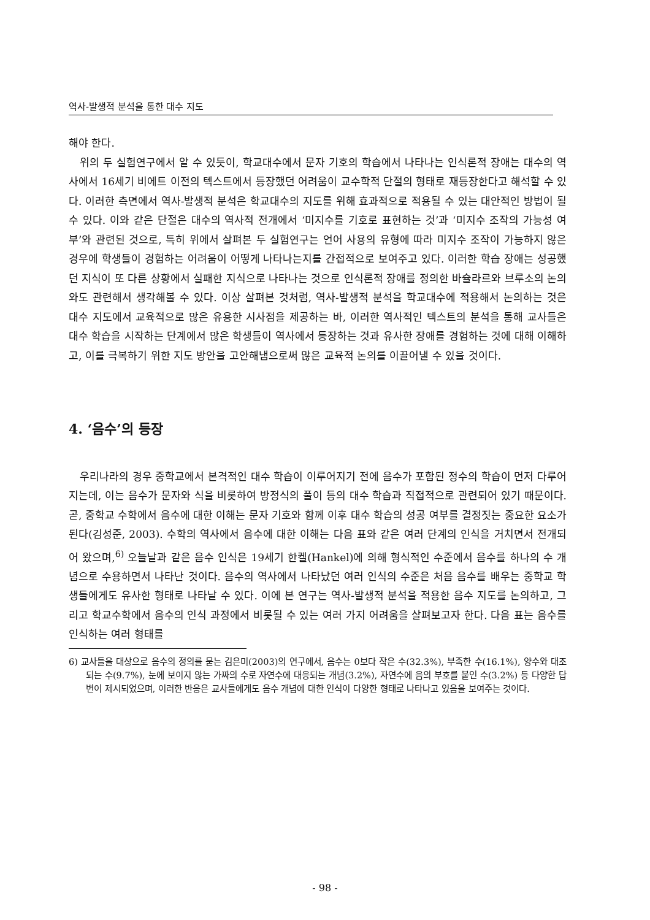역사-발생적 분석을 통한 대수 지도
해야 한다.
위의 두 실험연구에서 알 수 있듯이, 학교대수에서 문자 기호의 학습에서 나타나는 인식론적 장애는 대수의 역사에서 16세기 비에트 이전의 텍스트에서 등장했던 어려움이 교수학적 단절의 형태로 재등장한다고 해석할 수 있다. 이러한 측면에서 역사-발생적 분석은 학교대수의 지도를 위해 효과적으로 적용될 수 있는 대안적인 방법이 될 수 있다. 이와 같은 단절은 대수의 역사적 전개에서 ‘미지수를 기호로 표현하는 것’과 ‘미지수 조작의 가능성 여부’와 관련된 것으로, 특히 위에서 살펴본 두 실험연구는 언어 사용의 유형에 따라 미지수 조작이 가능하지 않은 경우에 학생들이 경험하는 어려움이 어떻게 나타나는지를 간접적으로 보여주고 있다. 이러한 학습 장애는 성공했던 지식이 또 다른 상황에서 실패한 지식으로 나타나는 것으로 인식론적 장애를 정의한 바슐라르와 브루소의 논의와도 관련해서 생각해볼 수 있다. 이상 살펴본 것처럼, 역사-발생적 분석을 학교대수에 적용해서 논의하는 것은 대수 지도에서 교육적으로 많은 유용한 시사점을 제공하는 바, 이러한 역사적인 텍스트의 분석을 통해 교사들은 대수 학습을 시작하는 단계에서 많은 학생들이 역사에서 등장하는 것과 유사한 장애를 경험하는 것에 대해 이해하고, 이를 극복하기 위한 지도 방안을 고안해냄으로써 많은 교육적 논의를 이끌어낼 수 있을 것이다.
4. ‘음수’의 등장
우리나라의 경우 중학교에서 본격적인 대수 학습이 이루어지기 전에 음수가 포함된 정수의 학습이 먼저 다루어지는데, 이는 음수가 문자와 식을 비롯하여 방정식의 풀이 등의 대수 학습과 직접적으로 관련되어 있기 때문이다. 곧, 중학교 수학에서 음수에 대한 이해는 문자 기호와 함께 이후 대수 학습의 성공 여부를 결정짓는 중요한 요소가 된다(김성준, 2003). 수학의 역사에서 음수에 대한 이해는 다음 표와 같은 여러 단계의 인식을 거치면서 전개되어 왔으며,<sup>6)</sup> 오늘날과 같은 음수 인식은 19세기 한켈(Hankel)에 의해 형식적인 수준에서 음수를 하나의 수 개념으로 수용하면서 나타난 것이다. 음수의 역사에서 나타났던 여러 인식의 수준은 처음 음수를 배우는 중학교 학생들에게도 유사한 형태로 나타날 수 있다. 이에 본 연구는 역사-발생적 분석을 적용한 음수 지도를 논의하고, 그리고 학교수학에서 음수의 인식 과정에서 비롯될 수 있는 여러 가지 어려움을 살펴보고자 한다. 다음 표는 음수를 인식하는 여러 형태를
6) 교사들을 대상으로 음수의 정의를 묻는 김은미(2003)의 연구에서, 음수는 0보다 작은 수(32.3%), 부족한 수(16.1%), 양수와 대조되는 수(9.7%), 눈에 보이지 않는 가짜의 수로 자연수에 대응되는 개념(3.2%), 자연수에 음의 부호를 붙인 수(3.2%) 등 다양한 답변이 제시되었으며, 이러한 반응은 교사들에게도 음수 개념에 대한 인식이 다양한 형태로 나타나고 있음을 보여주는 것이다.
- 98 -